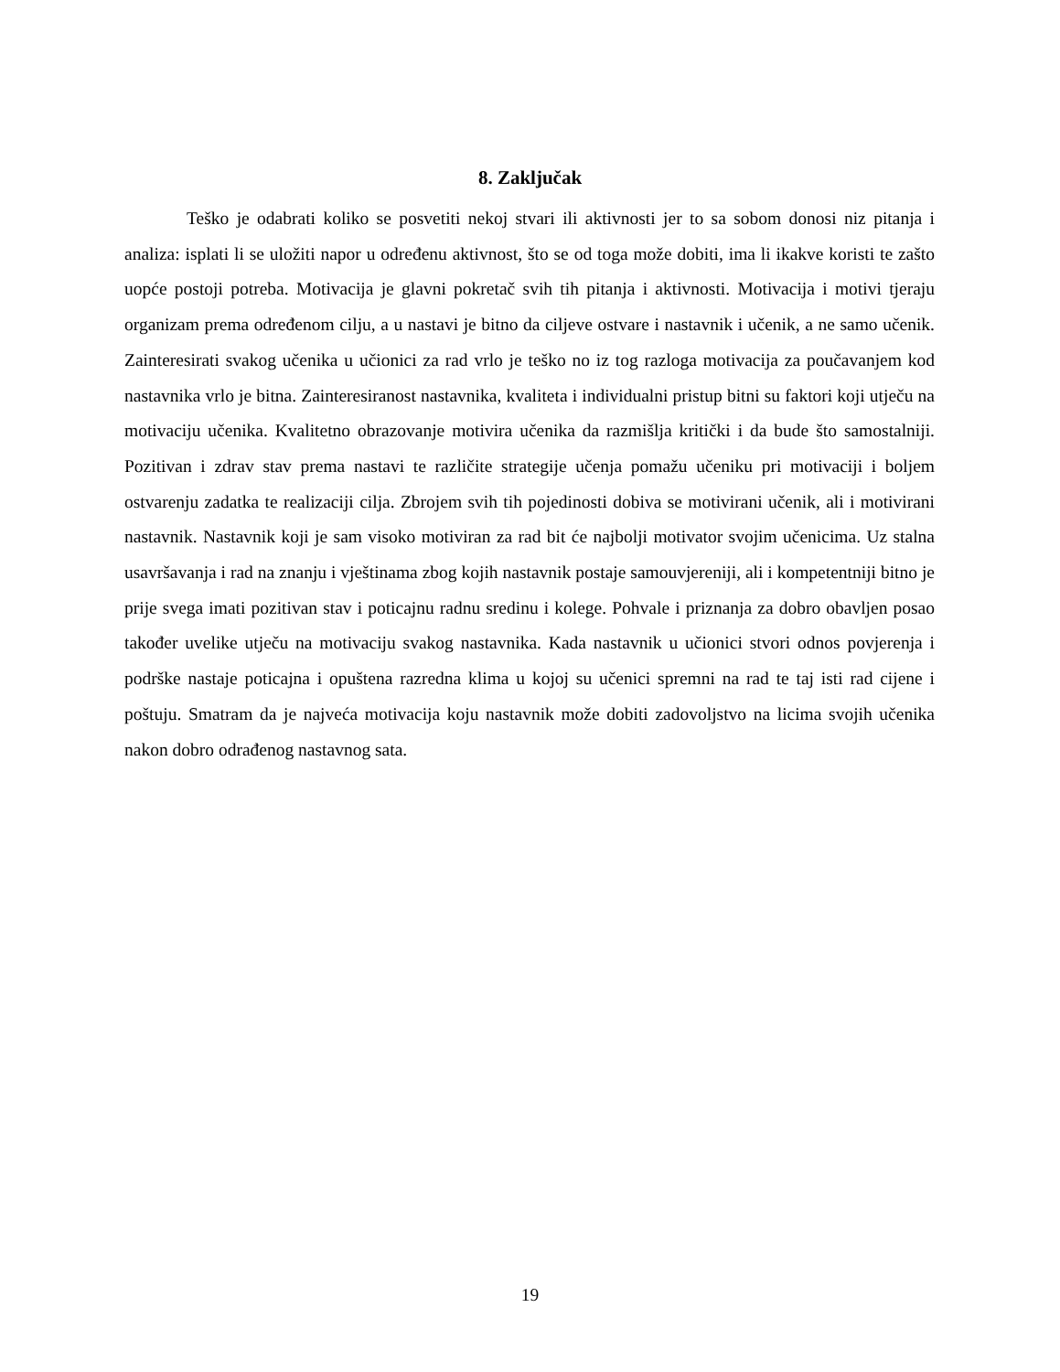8. Zaključak
Teško je odabrati koliko se posvetiti nekoj stvari ili aktivnosti jer to sa sobom donosi niz pitanja i analiza: isplati li se uložiti napor u određenu aktivnost, što se od toga može dobiti, ima li ikakve koristi te zašto uopće postoji potreba. Motivacija je glavni pokretač svih tih pitanja i aktivnosti. Motivacija i motivi tjeraju organizam prema određenom cilju, a u nastavi je bitno da ciljeve ostvare i nastavnik i učenik, a ne samo učenik. Zainteresirati svakog učenika u učionici za rad vrlo je teško no iz tog razloga motivacija za poučavanjem kod nastavnika vrlo je bitna. Zainteresiranost nastavnika, kvaliteta i individualni pristup bitni su faktori koji utječu na motivaciju učenika. Kvalitetno obrazovanje motivira učenika da razmišlja kritički i da bude što samostalniji. Pozitivan i zdrav stav prema nastavi te različite strategije učenja pomažu učeniku pri motivaciji i boljem ostvarenju zadatka te realizaciji cilja. Zbrojem svih tih pojedinosti dobiva se motivirani učenik, ali i motivirani nastavnik. Nastavnik koji je sam visoko motiviran za rad bit će najbolji motivator svojim učenicima. Uz stalna usavršavanja i rad na znanju i vještinama zbog kojih nastavnik postaje samouvjereniji, ali i kompetentniji bitno je prije svega imati pozitivan stav i poticajnu radnu sredinu i kolege. Pohvale i priznanja za dobro obavljen posao također uvelike utječu na motivaciju svakog nastavnika. Kada nastavnik u učionici stvori odnos povjerenja i podrške nastaje poticajna i opuštena razredna klima u kojoj su učenici spremni na rad te taj isti rad cijene i poštuju. Smatram da je najveća motivacija koju nastavnik može dobiti zadovoljstvo na licima svojih učenika nakon dobro odrađenog nastavnog sata.
19